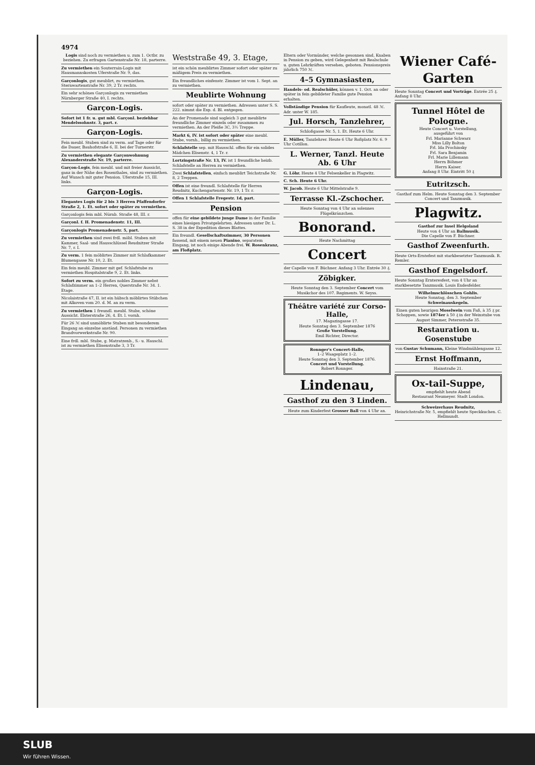4974
Logis sind noch zu vermiethen u. zum 1. Octbr. zu beziehen. Zu erfragen Gartenstraße Nr. 18, parterre.
Zu vermiethen ein Souterrain-Logis mit Hausmannskosten Uferstraße Nr. 9, das.
Garçonlogis, gut meublirt, zu vermiethen. Sternwartenstraße Nr. 39, 2 Tr. rechts.
Ein sehr schönes Garçonlogis zu vermiethen Nürnberger Straße 40, I. rechts.
Garçon-Logis.
Sofort ist 1 fr. u. gut mbl. Garçonl. beziehbar Mendelssohnstr. 3, part. r.
Garçon-Logis.
Fein meubl. Stuben sind zu verm. auf Tage oder für die Dauer, Bauhofstraße 6, II. bei der Turnerstr.
Zu vermiethen elegante Garçonwohnung Alexanderstraße Nr. 19, parterre.
Garçon-Logis, fein meubl. und mit freier Aussicht, ganz in der Nähe des Rosenthales, sind zu vermiethen. Auf Wunsch mit guter Pension. Uferstraße 15, III. links.
Garçon-Logis.
Elegantes Logis für 2 bis 3 Herren Pfaffendorfer Straße 2, 1. Et. sofort oder später zu vermiethen.
Garçonlogis fein mbl. Nürnb. Straße 48, III. r.
Garçonl. f. H. Promenadenstr. 11, III.
Garçonlogis Promenadenstr. 5, part.
Zu vermiethen sind zwei frdl. möbl. Stuben mit Kammer, Saal- und Hausschlüssel Reudnitzer Straße Nr. 7, r. I.
Zu verm. 1 fein möblirtes Zimmer mit Schlafkammer Blumengasse Nr. 10, 2. Et.
Ein fein meubl. Zimmer mit gef. Schlafstube zu vermiethen Hospitalstraße 9, 2. Et. links.
Sofort zu verm. ein großes nobles Zimmer nebst Schlafzimmer an 1–2 Herren, Querstraße Nr. 34. 1. Etage.
Nicolaistraße 47, II. ist ein hübsch möblirtes Stübchen mit Alkoven vom 20. d. M. an zu verm.
Zu vermiethen 1 freundl. meubl. Stube, schöne Aussicht. Elsterstraße 26, 4. Et. l. vornh.
Für 26 ℳ sind unmöblirte Stuben mit besonderem Eingang an einzelne anständ. Personen zu vermiethen Brandvorwerkstraße Nr. 90.
Eine frdl. mbl. Stube, g. Matratzenb., S.- u. Hauschl. ist zu vermiethen Elisenstraße 3, 3 Tr.
Weststraße 49, 3. Etage,
ist ein schön meublirtes Zimmer sofort oder später zu mäßigem Preis zu vermiethen.
Ein freundliches einfenstr. Zimmer ist vom 1. Sept. an zu vermiethen.
Meublirte Wohnung
sofort oder später zu vermiethen. Adressen unter S. S. 222. nimmt die Exp. d. Bl. entgegen.
An der Promenade sind sogleich 3 gut meublirte freundliche Zimmer einzeln oder zusammen zu vermiethen. An der Pleiße 3C, 3½ Treppe.
Markt 6, IV. ist sofort oder später eine meubl. Stube, vornh., billig zu vermiethen.
Schlafstelle sep. mit Hausschl. offen für ein solides Mädchen Elisenstr. 4, 1 Tr. r.
Lortzingstraße Nr. 13, IV. ist 1 freundliche heizb. Schlafstelle an Herren zu vermiethen.
Zwei Schlafstellen, einfach meublirt Teichstraße Nr. 8, 2 Treppen.
Offen ist eine freundl. Schlafstelle für Herren Reudnitz, Kuchengartenstr. Nr. 19, 1 Tr. r.
Offen 1 Schlafstelle Fregestr. 1d, part.
Pension
offen für eine gebildete junge Dame in der Familie eines hiesigen Privatgelehrten. Adressen unter Dr. L. S. 38 in der Expedition dieses Blattes.
Ein freundl. Gesellschaftszimmer, 30 Personen fassend, mit einem neuen Pianino, separatem Eingang, ist noch einige Abende frei. W. Rosenkranz, am Floßplatz.
Eltern oder Vormünder, welche gesonnen sind, Knaben in Pension zu geben, wird Gelegenheit mit Realschule u. guten Lehrkräften versehen, geboten. Pensionspreis jährlich 750 ℳ.
4–5 Gymnasiasten,
Handels- od. Realschüler, können v. 1. Oct. an oder später in fein gebildeter Familie gute Pension erhalten.
Vollständige Pension für Kaufleute, monatl. 48 ℳ. Adr. unter W. 185.
Jul. Horsch, Tanzlehrer,
Schloßgasse Nr. 5, 1. Et. Heute 6 Uhr.
E. Müller, Tanzlehrer. Heute 6 Uhr Roßplatz Nr. 6. 9 Uhr Cotillon.
L. Werner, Tanzl. Heute Ab. 6 Uhr
G. Löhr. Heute 4 Uhr Felsenkeller in Plagwitz.
C. Sch. Heute 6 Uhr.
W. Jacob. Heute 6 Uhr Mittelstraße 9.
Terrasse Kl.-Zschocher.
Heute Sonntag von 4 Uhr an solennes Flügelkränzchen.
Bonorand.
Heute Nachmittag
Concert
der Capelle von F. Büchner. Anfang 3 Uhr. Entrée 30 ₰.
Zöbigker.
Heute Sonntag den 3. September Concert vom Musikchor des 107. Regiments. W. Seyss.
Théâtre variété zur Corso-Halle,
17. Magazingasse 17.
Heute Sonntag den 3. September 1876
Große Vorstellung.
Emil Richter, Director.
Ronnger's Concert-Halle,
1–2 Waageplatz 1–2.
Heute Sonntag den 3. September 1876.
Concert und Vorstellung.
Robert Ronnger.
Lindenau,
Gasthof zu den 3 Linden.
Heute zum Kinderfest Grosser Ball von 4 Uhr an.
Wiener Café-Garten
Heute Sonntag Concert und Vorträge. Entrée 25 ₰. Anfang 8 Uhr.
Tunnel Hôtel de Pologne.
Heute Concert u. Vorstellung,
ausgeführt von
Frl. Marianne Schwarz
Miss Lilly Bolton
Frl. Ida Prochinsky
Frl. Sara Benjamin
Frl. Marie Lillemann
Herrn Böhmer
Herrn Kaiser.
Anfang 8 Uhr. Eintritt 50 ₰
Eutritzsch.
Gasthof zum Helm. Heute Sonntag den 3. September Concert und Tanzmusik.
Plagwitz.
Gasthof zur Insel Helgoland
Heute von 4 Uhr an Ballmusik.
Die Capelle von F. Büchner.
Gasthof Zweenfurth.
Heute Orts-Erntefest mit starkbesetzter Tanzmusik. R. Remler.
Gasthof Engelsdorf.
Heute Sonntag Ernteresfest, von 4 Uhr an starkbesetzte Tanzmusik. Louis Endesfelder.
Wilhelmschlösschen Gohlis.
Heute Sonntag, den 3. September Schweinauskegeln.
Einen guten heurigen Moselwein vom Faß, à 35 ₰ pr. Schoppen, sowie 1874er à 50 ₰ in der Weinstube von August Simmer, Petersstraße 35.
Restauration u. Gosenstube
von Gustav Schumann, Kleine Windmühlengasse 12.
Ernst Hoffmann,
Hainstraße 21.
Ox-tail-Suppe,
empfiehlt heute Abend
Restaurant Neumeyer. Stadt London.
Schweizerhaus Reudnitz,
Heinrichstraße Nr. 5, empfiehlt heute Speckkuchen. C. Hellmundt.
SLUB
Wir führen Wissen.